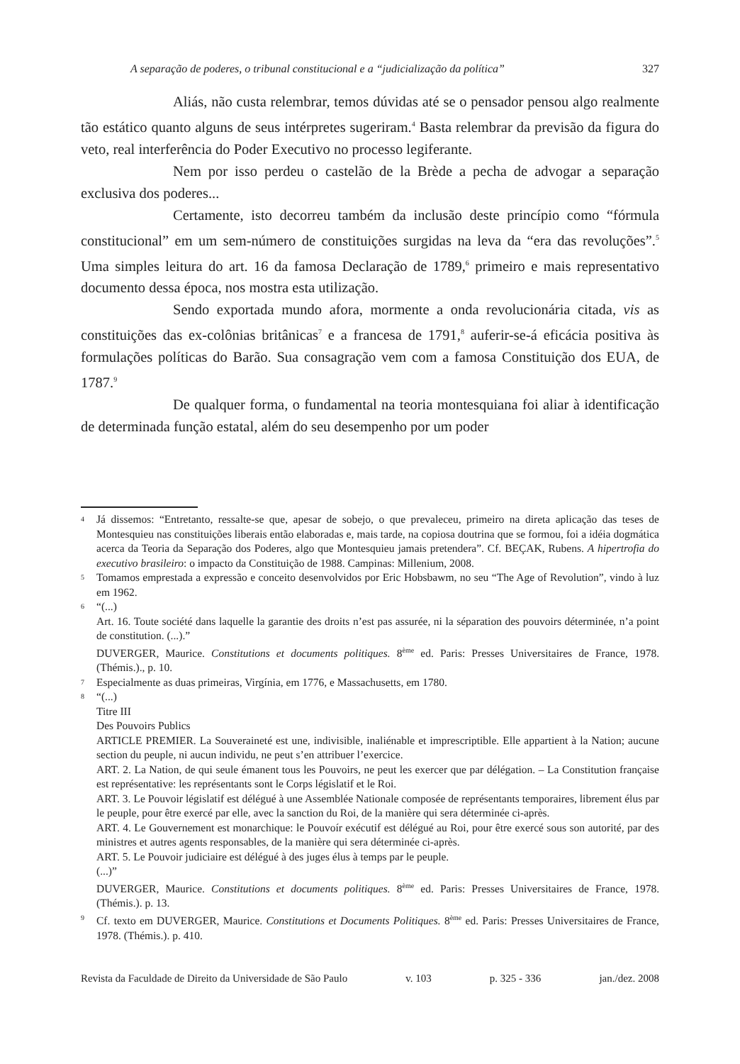A separação de poderes, o tribunal constitucional e a “judicialização da política” 327
Aliás, não custa relembrar, temos dúvidas até se o pensador pensou algo realmente tão estático quanto alguns de seus intérpretes sugeriram.<sup>4</sup> Basta relembrar da previsão da figura do veto, real interferência do Poder Executivo no processo legiferante.
Nem por isso perdeu o castelão de la Brède a pecha de advogar a separação exclusiva dos poderes...
Certamente, isto decorreu também da inclusão deste princípio como “fórmula constitucional” em um sem-número de constituições surgidas na leva da “era das revoluções”.<sup>5</sup> Uma simples leitura do art. 16 da famosa Declaração de 1789,<sup>6</sup> primeiro e mais representativo documento dessa época, nos mostra esta utilização.
Sendo exportada mundo afora, mormente a onda revolucionária citada, vis as constituições das ex-colônias britânicas<sup>7</sup> e a francesa de 1791,<sup>8</sup> auferir-se-á eficácia positiva às formulações políticas do Barão. Sua consagração vem com a famosa Constituição dos EUA, de 1787.<sup>9</sup>
De qualquer forma, o fundamental na teoria montesquiana foi aliar à identificação de determinada função estatal, além do seu desempenho por um poder
4 Já dissemos: “Entretanto, ressalte-se que, apesar de sobejo, o que prevaleceu, primeiro na direta aplicação das teses de Montesquieu nas constituições liberais então elaboradas e, mais tarde, na copiosa doutrina que se formou, foi a idéia dogmática acerca da Teoria da Separação dos Poderes, algo que Montesquieu jamais pretendera”. Cf. BEÇAK, Rubens. A hipertrofia do executivo brasileiro: o impacto da Constituição de 1988. Campinas: Millenium, 2008.
5 Tomamos emprestada a expressão e conceito desenvolvidos por Eric Hobsbawm, no seu “The Age of Revolution”, vindo à luz em 1962.
6 “(...)
Art. 16. Toute société dans laquelle la garantie des droits n’est pas assurée, ni la séparation des pouvoirs déterminée, n’a point de constitution. (...).”
DUVERGER, Maurice. Constitutions et documents politiques. 8<sup>ème</sup> ed. Paris: Presses Universitaires de France, 1978. (Thémis.)., p. 10.
7 Especialmente as duas primeiras, Virgínia, em 1776, e Massachusetts, em 1780.
8 “(...)
Titre III
Des Pouvoirs Publics
ARTICLE PREMIER. La Souveraineté est une, indivisible, inaliénable et imprescriptible. Elle appartient à la Nation; aucune section du peuple, ni aucun individu, ne peut s’en attribuer l’exercice.
ART. 2. La Nation, de qui seule émanent tous les Pouvoirs, ne peut les exercer que par délégation. – La Constitution française est représentative: les représentants sont le Corps législatif et le Roi.
ART. 3. Le Pouvoir législatif est délégué à une Assemblée Nationale composée de représentants temporaires, librement élus par le peuple, pour être exercé par elle, avec la sanction du Roi, de la manière qui sera déterminée ci-après.
ART. 4. Le Gouvernement est monarchique: le Pouvoír exécutif est délégué au Roi, pour être exercé sous son autorité, par des ministres et autres agents responsables, de la manière qui sera déterminée ci-après.
ART. 5. Le Pouvoir judiciaire est délégué à des juges élus à temps par le peuple.
(...)”
DUVERGER, Maurice. Constitutions et documents politiques. 8<sup>ème</sup> ed. Paris: Presses Universitaires de France, 1978. (Thémis.). p. 13.
9 Cf. texto em DUVERGER, Maurice. Constitutions et Documents Politiques. 8<sup>ème</sup> ed. Paris: Presses Universitaires de France, 1978. (Thémis.). p. 410.
Revista da Faculdade de Direito da Universidade de São Paulo v. 103 p. 325 - 336 jan./dez. 2008